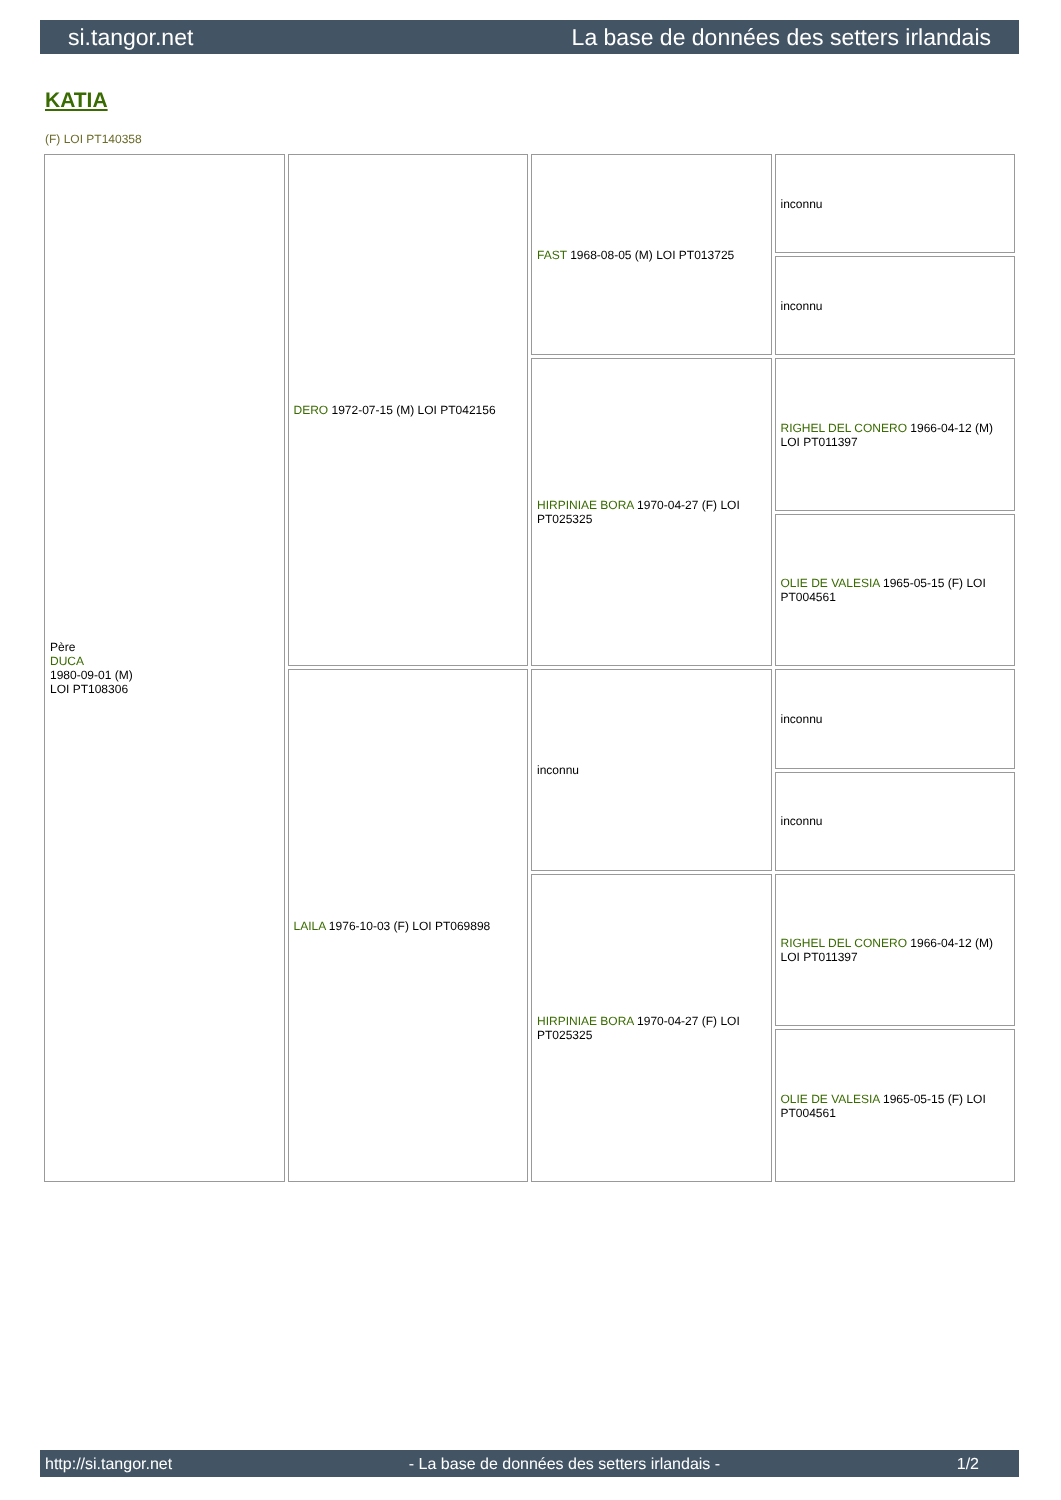si.tangor.net La base de données des setters irlandais
KATIA
(F) LOI PT140358
| Père DUCA 1980-09-01 (M) LOI PT108306 | DERO 1972-07-15 (M) LOI PT042156 | FAST 1968-08-05 (M) LOI PT013725 | inconnu |
| | | | inconnu |
| | | HIRPINIAE BORA 1970-04-27 (F) LOI PT025325 | RIGHEL DEL CONERO 1966-04-12 (M) LOI PT011397 |
| | | | OLIE DE VALESIA 1965-05-15 (F) LOI PT004561 |
| | LAILA 1976-10-03 (F) LOI PT069898 | inconnu | inconnu |
| | | | inconnu |
| | | HIRPINIAE BORA 1970-04-27 (F) LOI PT025325 | RIGHEL DEL CONERO 1966-04-12 (M) LOI PT011397 |
| | | | OLIE DE VALESIA 1965-05-15 (F) LOI PT004561 |
http://si.tangor.net - La base de données des setters irlandais - 1/2